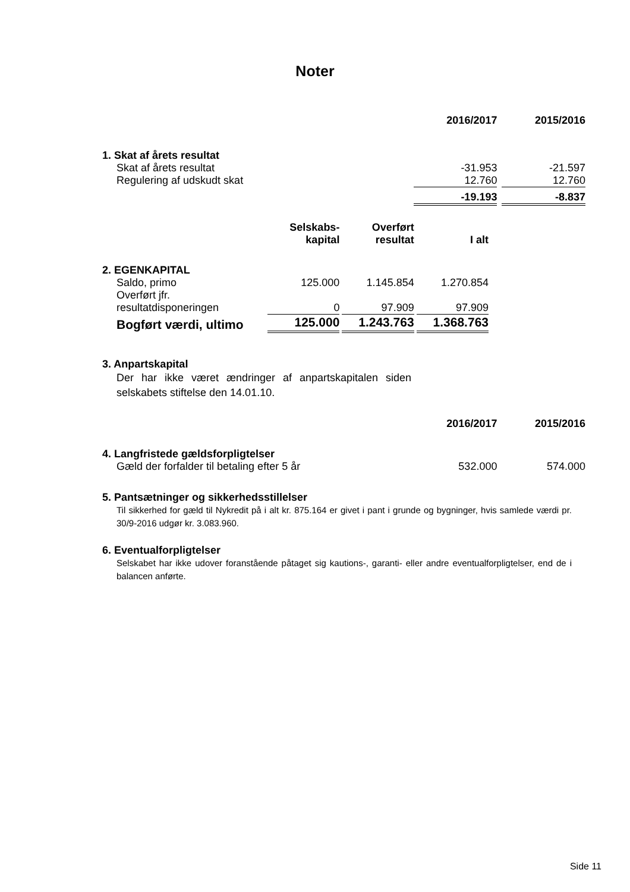Noter
| | 2016/2017 | | 2015/2016 |
| --- | --- | --- | --- |
| 1. Skat af årets resultat | | | |
| Skat af årets resultat | -31.953 | | -21.597 |
| Regulering af udskudt skat | 12.760 | | 12.760 |
| | -19.193 | | -8.837 |
| | Selskabs- kapital | | Overført resultat | | I alt |
| --- | --- | --- | --- | --- | --- |
| 2. EGENKAPITAL | | | | | |
| Saldo, primo | 125.000 | | 1.145.854 | | 1.270.854 |
| Overført jfr. resultatdisponeringen | 0 | | 97.909 | | 97.909 |
| Bogført værdi, ultimo | 125.000 | | 1.243.763 | | 1.368.763 |
3. Anpartskapital
Der har ikke været ændringer af anpartskapitalen siden selskabets stiftelse den 14.01.10.
| | 2016/2017 | | 2015/2016 |
| --- | --- | --- | --- |
| 4. Langfristede gældsforpligtelser | | | |
| Gæld der forfalder til betaling efter 5 år | 532.000 | | 574.000 |
5. Pantsætninger og sikkerhedsstillelser
Til sikkerhed for gæld til Nykredit på i alt kr. 875.164 er givet i pant i grunde og bygninger, hvis samlede værdi pr. 30/9-2016 udgør kr. 3.083.960.
6. Eventualforpligtelser
Selskabet har ikke udover foranstående påtaget sig kautions-, garanti- eller andre eventualforpligtelser, end de i balancen anførte.
Side 11